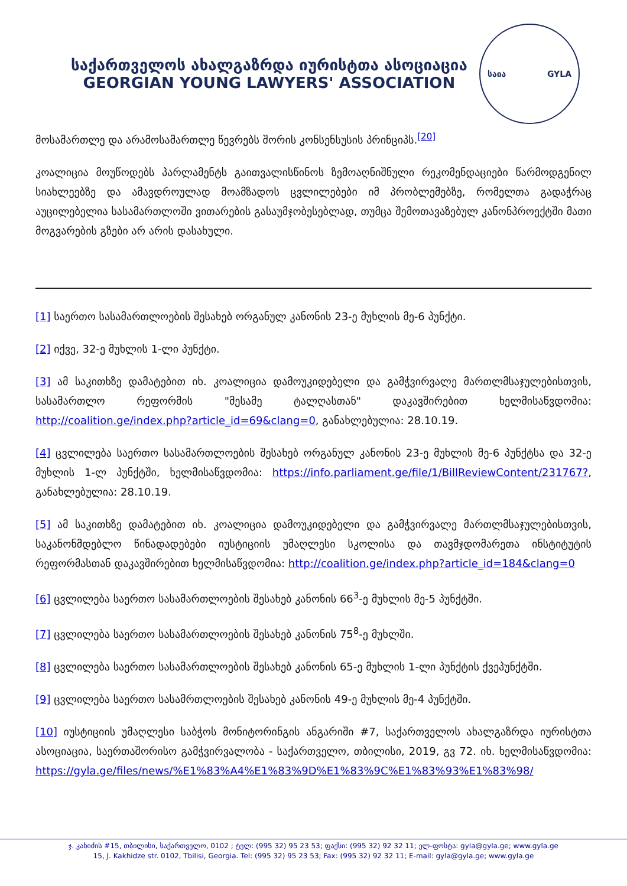საქართველოს ახალგაზრდა იურისტთა ასოციაცია
GEORGIAN YOUNG LAWYERS' ASSOCIATION
საია GYLA
მოსამართლე და არამოსამართლე წევრებს შორის კონსენსუსის პრინციპს.<sup>[20]</sup>
კოალიცია მოუწოდებს პარლამენტს გაითვალისწინოს ზემოაღნიშნული რეკომენდაციები წარმოდგენილ სიახლეებზე და ამავდროულად მოამზადოს ცვლილებები იმ პრობლემებზე, რომელთა გადაჭრაც აუცილებელია სასამართლოში ვითარების გასაუმჯობესებლად, თუმცა შემოთავაზებულ კანონპროექტში მათი მოგვარების გზები არ არის დასახული.
[1] საერთო სასამართლოების შესახებ ორგანულ კანონის 23-ე მუხლის მე-6 პუნქტი.
[2] იქვე, 32-ე მუხლის 1-ლი პუნქტი.
[3] ამ საკითხზე დამატებით იხ. კოალიცია დამოუკიდებელი და გამჭვირვალე მართლმსაჯულებისთვის, სასამართლო რეფორმის "მესამე ტალღასთან" დაკავშირებით ხელმისაწვდომია: http://coalition.ge/index.php?article_id=69&clang=0, განახლებულია: 28.10.19.
[4] ცვლილება საერთო სასამართლოების შესახებ ორგანულ კანონის 23-ე მუხლის მე-6 პუნქტსა და 32-ე მუხლის 1-ლ პუნქტში, ხელმისაწვდომია: https://info.parliament.ge/file/1/BillReviewContent/231767?, განახლებულია: 28.10.19.
[5] ამ საკითხზე დამატებით იხ. კოალიცია დამოუკიდებელი და გამჭვირვალე მართლმსაჯულებისთვის, საკანონმდებლო წინადადებები იუსტიციის უმაღლესი სკოლისა და თავმჯდომარეთა ინსტიტუტის რეფორმასთან დაკავშირებით ხელმისაწვდომია: http://coalition.ge/index.php?article_id=184&clang=0
[6] ცვლილება საერთო სასამართლოების შესახებ კანონის 66<sup>3</sup>-ე მუხლის მე-5 პუნქტში.
[7] ცვლილება საერთო სასამართლოების შესახებ კანონის 75<sup>8</sup>-ე მუხლში.
[8] ცვლილება საერთო სასამართლოების შესახებ კანონის 65-ე მუხლის 1-ლი პუნქტის ქვეპუნქტში.
[9] ცვლილება საერთო სასამრთლოების შესახებ კანონის 49-ე მუხლის მე-4 პუნქტში.
[10] იუსტიციის უმაღლესი საბჭოს მონიტორინგის ანგარიში #7, საქართველოს ახალგაზრდა იურისტთა ასოციაცია, საერთაშორისო გამჭვირვალობა - საქართველო, თბილისი, 2019, გვ 72. იხ. ხელმისაწვდომია: https://gyla.ge/files/news/%E1%83%A4%E1%83%9D%E1%83%9C%E1%83%93%E1%83%98/
ჯ. კახიძის #15, თბილისი, საქართველო, 0102 ; ტელ: (995 32) 95 23 53; ფაქსი: (995 32) 92 32 11; ელ-ფოსტა: gyla@gyla.ge; www.gyla.ge
15, J. Kakhidze str. 0102, Tbilisi, Georgia. Tel: (995 32) 95 23 53; Fax: (995 32) 92 32 11; E-mail: gyla@gyla.ge; www.gyla.ge